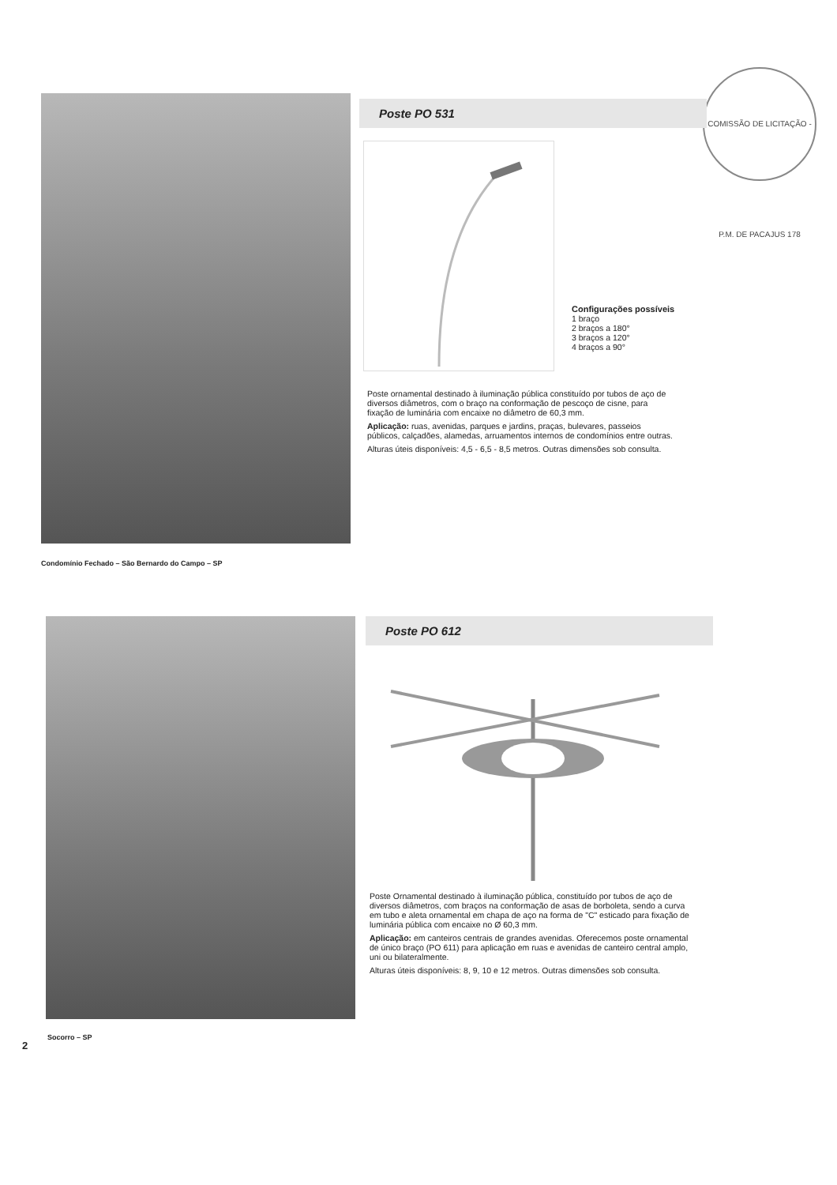COMISSÃO DE LICITAÇÃO - P.M. DE PACAJUS 178
Poste PO 531
Configurações possíveis
1 braço
2 braços a 180°
3 braços a 120°
4 braços a 90°
Poste ornamental destinado à iluminação pública constituído por tubos de aço de diversos diâmetros, com o braço na conformação de pescoço de cisne, para fixação de luminária com encaixe no diâmetro de 60,3 mm.
Aplicação: ruas, avenidas, parques e jardins, praças, bulevares, passeios públicos, calçadões, alamedas, arruamentos internos de condomínios entre outras.
Alturas úteis disponíveis: 4,5 - 6,5 - 8,5 metros. Outras dimensões sob consulta.
Condomínio Fechado – São Bernardo do Campo – SP
Poste PO 612
Poste Ornamental destinado à iluminação pública, constituído por tubos de aço de diversos diâmetros, com braços na conformação de asas de borboleta, sendo a curva em tubo e aleta ornamental em chapa de aço na forma de "C" esticado para fixação de luminária pública com encaixe no Ø 60,3 mm.
Aplicação: em canteiros centrais de grandes avenidas. Oferecemos poste ornamental de único braço (PO 611) para aplicação em ruas e avenidas de canteiro central amplo, uni ou bilateralmente.
Alturas úteis disponíveis: 8, 9, 10 e 12 metros. Outras dimensões sob consulta.
Socorro – SP
2